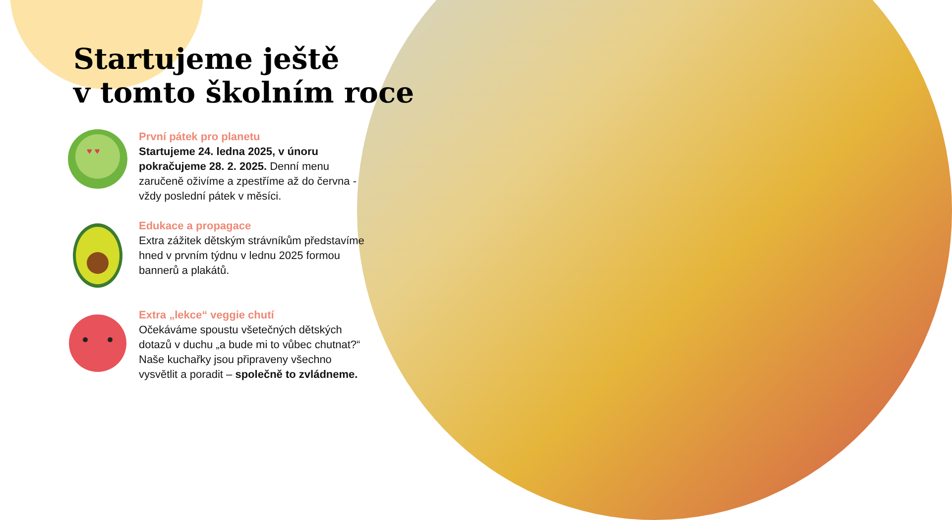Startujeme ještě
v tomto školním roce
♥ ♥
První pátek pro planetu
Startujeme 24. ledna 2025, v únoru pokračujeme 28. 2. 2025. Denní menu zaručeně oživíme a zpestříme až do června - vždy poslední pátek v měsíci.
Edukace a propagace
Extra zážitek dětským strávníkům představíme hned v prvním týdnu v lednu 2025 formou bannerů a plakátů.
Extra „lekce“ veggie chutí
Očekáváme spoustu všetečných dětských dotazů v duchu „a bude mi to vůbec chutnat?“ Naše kuchařky jsou připraveny všechno vysvětlit a poradit – společně to zvládneme.